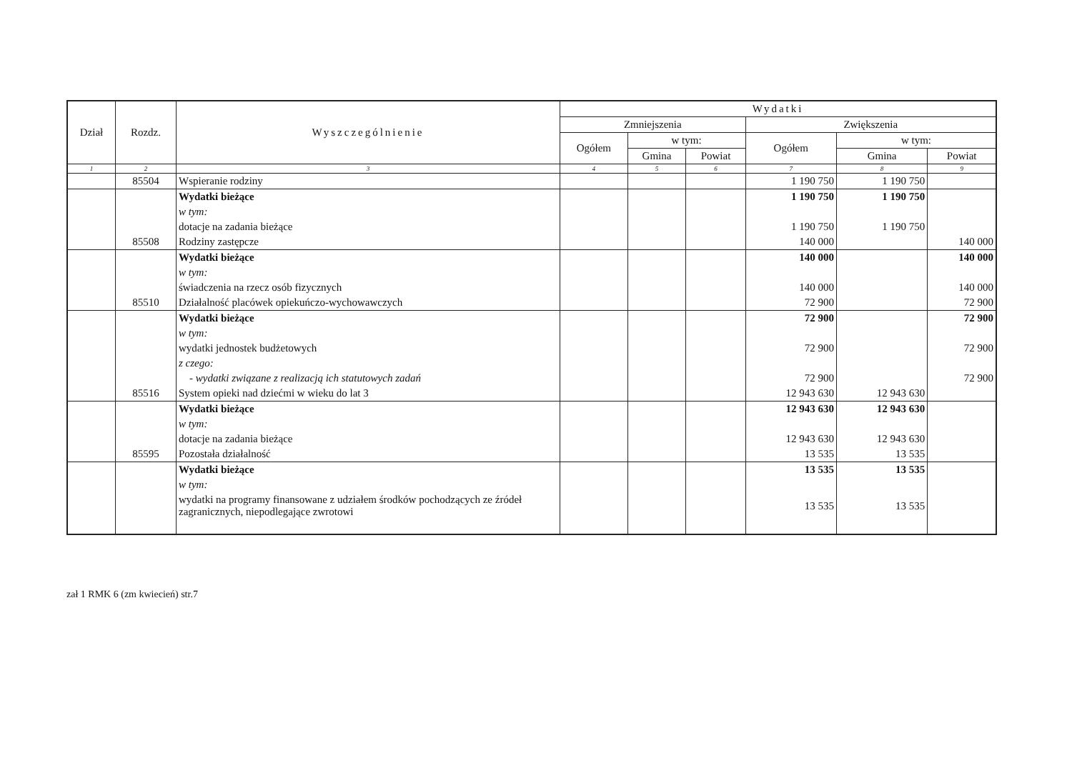| Dział | Rozdz. | Wyszczególnienie | Wydatki | | | | | |
| --- | --- | --- | --- | --- | --- | --- | --- | --- |
| | | | Zmniejszenia | | | Zwiększenia | | |
| | | | Ogółem | w tym: | | Ogółem | w tym: | |
| | | | | Gmina | Powiat | | Gmina | Powiat |
| 1 | 2 | 3 | 4 | 5 | 6 | 7 | 8 | 9 |
| | 85504 | Wspieranie rodziny | | | | 1 190 750 | 1 190 750 | |
| | | Wydatki bieżące | | | | 1 190 750 | 1 190 750 | |
| | | w tym: | | | | | | |
| | | dotacje na zadania bieżące | | | | 1 190 750 | 1 190 750 | |
| | 85508 | Rodziny zastępcze | | | | 140 000 | | 140 000 |
| | | Wydatki bieżące | | | | 140 000 | | 140 000 |
| | | w tym: | | | | | | |
| | | świadczenia na rzecz osób fizycznych | | | | 140 000 | | 140 000 |
| | 85510 | Działalność placówek opiekuńczo-wychowawczych | | | | 72 900 | | 72 900 |
| | | Wydatki bieżące | | | | 72 900 | | 72 900 |
| | | w tym: | | | | | | |
| | | wydatki jednostek budżetowych | | | | 72 900 | | 72 900 |
| | | z czego: | | | | | | |
| | | - wydatki związane z realizacją ich statutowych zadań | | | | 72 900 | | 72 900 |
| | 85516 | System opieki nad dziećmi w wieku do lat 3 | | | | 12 943 630 | 12 943 630 | |
| | | Wydatki bieżące | | | | 12 943 630 | 12 943 630 | |
| | | w tym: | | | | | | |
| | | dotacje na zadania bieżące | | | | 12 943 630 | 12 943 630 | |
| | 85595 | Pozostała działalność | | | | 13 535 | 13 535 | |
| | | Wydatki bieżące | | | | 13 535 | 13 535 | |
| | | w tym: | | | | | | |
| | | wydatki na programy finansowane z udziałem środków pochodzących ze źródeł zagranicznych, niepodlegające zwrotowi | | | | 13 535 | 13 535 | |
zał 1 RMK 6 (zm kwiecień) str.7